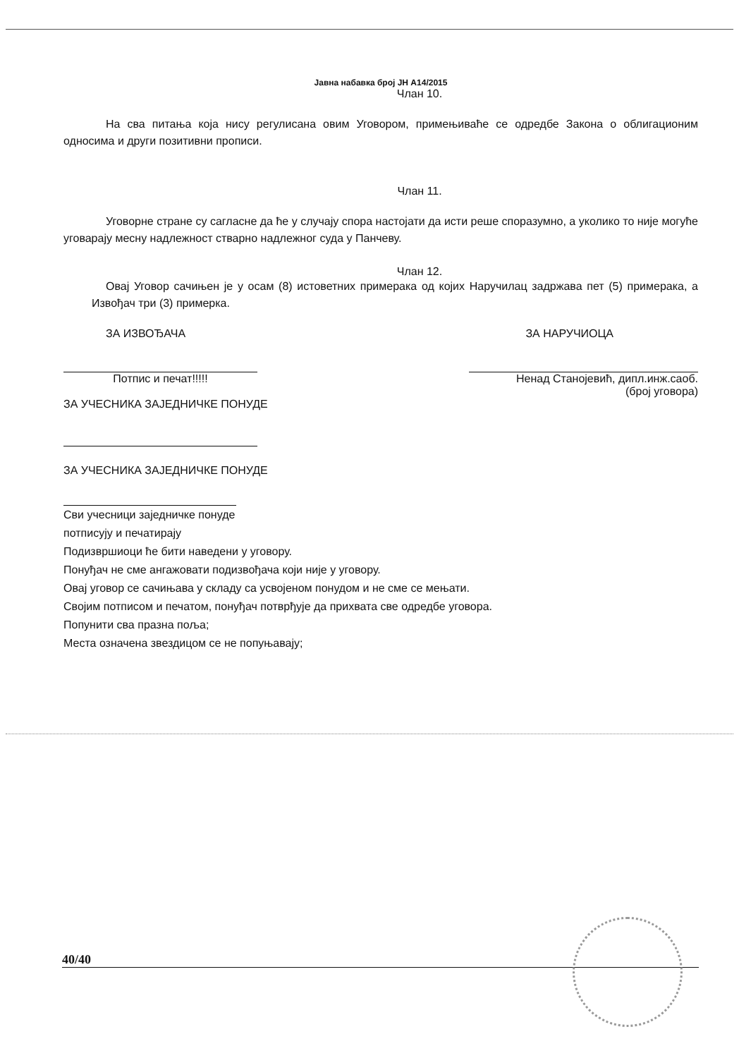Јавна набавка број ЈН А14/2015
Члан 10.
На сва питања која нису регулисана овим Уговором, примењиваће се одредбе Закона о облигационим односима и други позитивни прописи.
Члан 11.
Уговорне стране су сагласне да ће у случају спора настојати да исти реше споразумно, а уколико то није могуће уговарају месну надлежност стварно надлежног суда у Панчеву.
Члан 12.
Овај Уговор сачињен је у осам (8) истоветних примерака од којих Наручилац задржава пет (5) примерака, а Извођач три (3) примерка.
ЗА ИЗВОЂАЧА ЗА НАРУЧИОЦА
Потпис и печат!!!!! Ненад Станојевић, дипл.инж.саоб.
(број уговора)
ЗА УЧЕСНИКА ЗАЈЕДНИЧКЕ ПОНУДЕ
ЗА УЧЕСНИКА ЗАЈЕДНИЧКЕ ПОНУДЕ
Сви учесници заједничке понуде
потписују и печатирају
Подизвршиоци ће бити наведени у уговору.
Понуђач не сме ангажовати подизвођача који није у уговору.
Овај уговор се сачињава у складу са усвојеном понудом и не сме се мењати.
Својим потписом и печатом, понуђач потврђује да прихвата све одредбе уговора.
Попунити сва празна поља;
Места означена звездицом се не попуњавају;
40/40